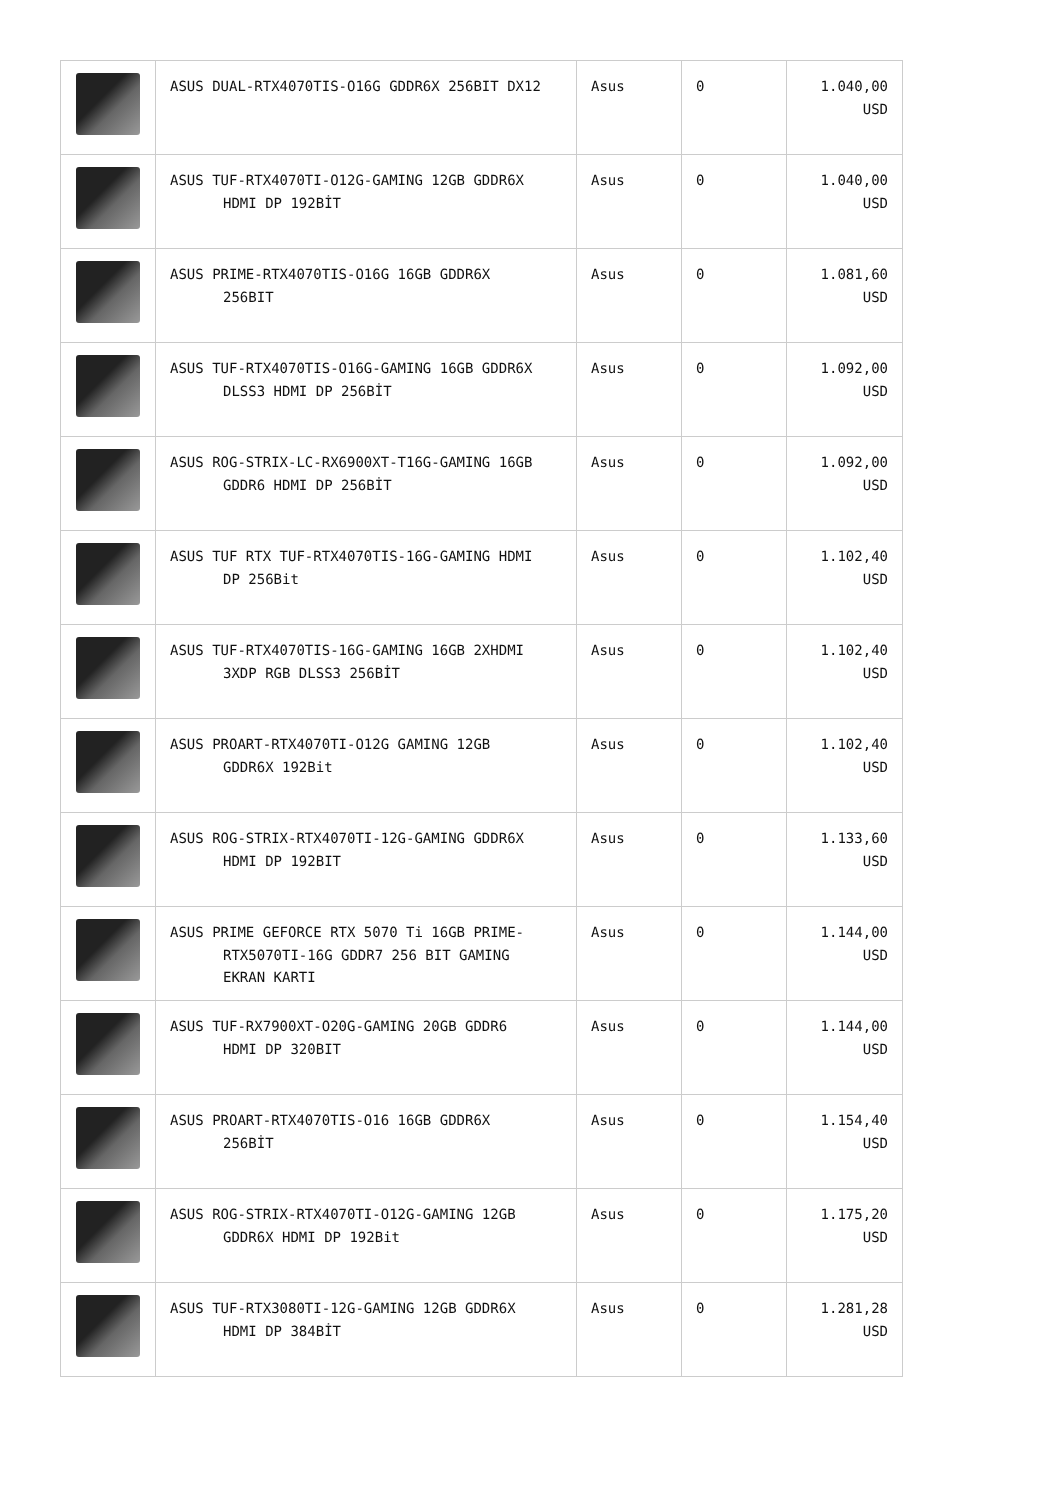| | ASUS DUAL-RTX4070TIS-O16G GDDR6X 256BIT DX12 | Asus | 0 | 1.040,00 USD |
| | ASUS TUF-RTX4070TI-O12G-GAMING 12GB GDDR6X HDMI DP 192BİT | Asus | 0 | 1.040,00 USD |
| | ASUS PRIME-RTX4070TIS-O16G 16GB GDDR6X 256BIT | Asus | 0 | 1.081,60 USD |
| | ASUS TUF-RTX4070TIS-O16G-GAMING 16GB GDDR6X DLSS3 HDMI DP 256BİT | Asus | 0 | 1.092,00 USD |
| | ASUS ROG-STRIX-LC-RX6900XT-T16G-GAMING 16GB GDDR6 HDMI DP 256BİT | Asus | 0 | 1.092,00 USD |
| | ASUS TUF RTX TUF-RTX4070TIS-16G-GAMING HDMI DP 256Bit | Asus | 0 | 1.102,40 USD |
| | ASUS TUF-RTX4070TIS-16G-GAMING 16GB 2XHDMI 3XDP RGB DLSS3 256BİT | Asus | 0 | 1.102,40 USD |
| | ASUS PROART-RTX4070TI-O12G GAMING 12GB GDDR6X 192Bit | Asus | 0 | 1.102,40 USD |
| | ASUS ROG-STRIX-RTX4070TI-12G-GAMING GDDR6X HDMI DP 192BIT | Asus | 0 | 1.133,60 USD |
| | ASUS PRIME GEFORCE RTX 5070 Ti 16GB PRIME- RTX5070TI-16G GDDR7 256 BIT GAMING EKRAN KARTI | Asus | 0 | 1.144,00 USD |
| | ASUS TUF-RX7900XT-O20G-GAMING 20GB GDDR6 HDMI DP 320BIT | Asus | 0 | 1.144,00 USD |
| | ASUS PROART-RTX4070TIS-O16 16GB GDDR6X 256BİT | Asus | 0 | 1.154,40 USD |
| | ASUS ROG-STRIX-RTX4070TI-O12G-GAMING 12GB GDDR6X HDMI DP 192Bit | Asus | 0 | 1.175,20 USD |
| | ASUS TUF-RTX3080TI-12G-GAMING 12GB GDDR6X HDMI DP 384BİT | Asus | 0 | 1.281,28 USD |